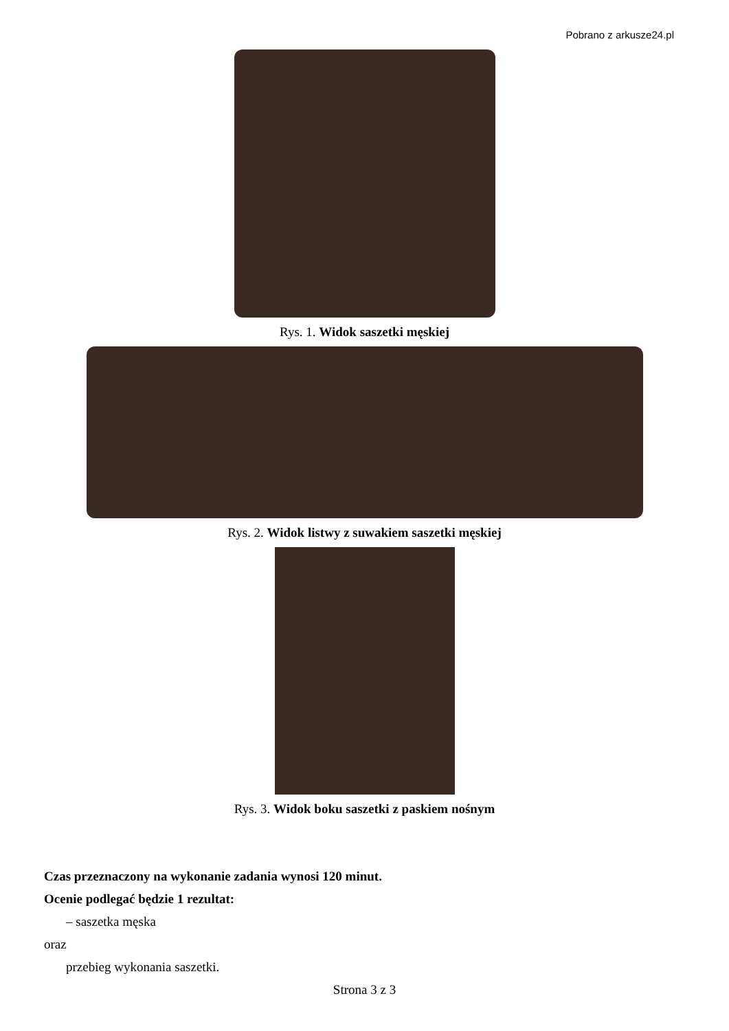Pobrano z arkusze24.pl
Rys. 1. Widok saszetki męskiej
Rys. 2. Widok listwy z suwakiem saszetki męskiej
Rys. 3. Widok boku saszetki z paskiem nośnym
Czas przeznaczony na wykonanie zadania wynosi 120 minut.
Ocenie podlegać będzie 1 rezultat:
– saszetka męska
oraz
przebieg wykonania saszetki.
Strona 3 z 3